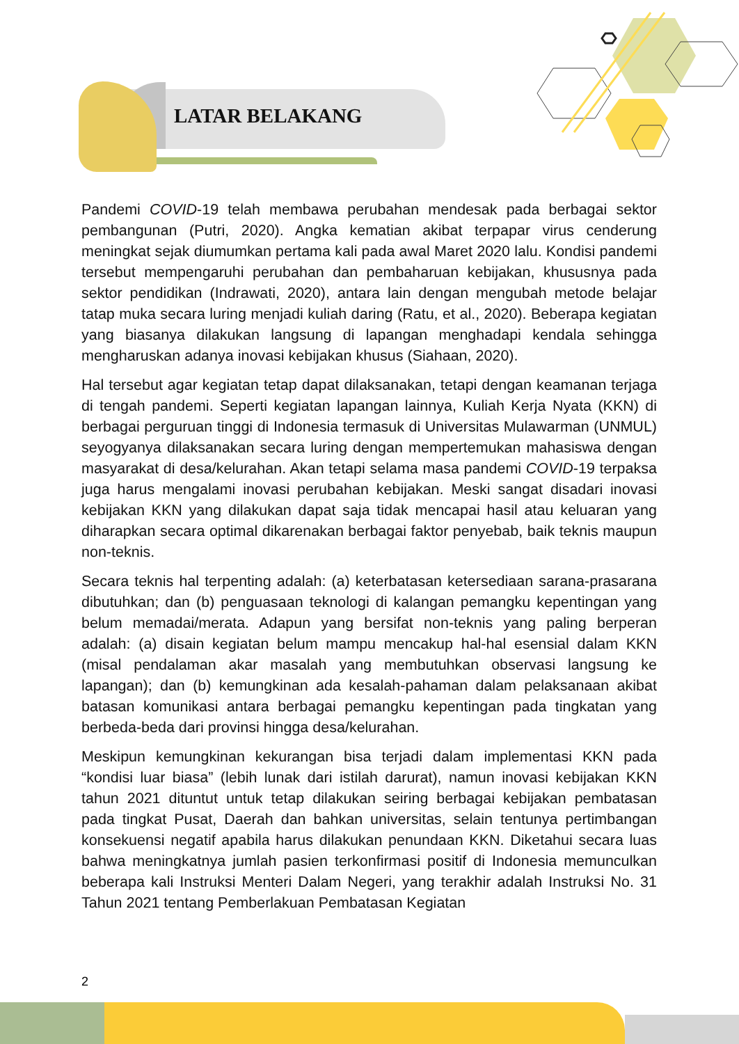LATAR BELAKANG
Pandemi COVID-19 telah membawa perubahan mendesak pada berbagai sektor pembangunan (Putri, 2020). Angka kematian akibat terpapar virus cenderung meningkat sejak diumumkan pertama kali pada awal Maret 2020 lalu. Kondisi pandemi tersebut mempengaruhi perubahan dan pembaharuan kebijakan, khususnya pada sektor pendidikan (Indrawati, 2020), antara lain dengan mengubah metode belajar tatap muka secara luring menjadi kuliah daring (Ratu, et al., 2020). Beberapa kegiatan yang biasanya dilakukan langsung di lapangan menghadapi kendala sehingga mengharuskan adanya inovasi kebijakan khusus (Siahaan, 2020).
Hal tersebut agar kegiatan tetap dapat dilaksanakan, tetapi dengan keamanan terjaga di tengah pandemi. Seperti kegiatan lapangan lainnya, Kuliah Kerja Nyata (KKN) di berbagai perguruan tinggi di Indonesia termasuk di Universitas Mulawarman (UNMUL) seyogyanya dilaksanakan secara luring dengan mempertemukan mahasiswa dengan masyarakat di desa/kelurahan. Akan tetapi selama masa pandemi COVID-19 terpaksa juga harus mengalami inovasi perubahan kebijakan. Meski sangat disadari inovasi kebijakan KKN yang dilakukan dapat saja tidak mencapai hasil atau keluaran yang diharapkan secara optimal dikarenakan berbagai faktor penyebab, baik teknis maupun non-teknis.
Secara teknis hal terpenting adalah: (a) keterbatasan ketersediaan sarana-prasarana dibutuhkan; dan (b) penguasaan teknologi di kalangan pemangku kepentingan yang belum memadai/merata. Adapun yang bersifat non-teknis yang paling berperan adalah: (a) disain kegiatan belum mampu mencakup hal-hal esensial dalam KKN (misal pendalaman akar masalah yang membutuhkan observasi langsung ke lapangan); dan (b) kemungkinan ada kesalah-pahaman dalam pelaksanaan akibat batasan komunikasi antara berbagai pemangku kepentingan pada tingkatan yang berbeda-beda dari provinsi hingga desa/kelurahan.
Meskipun kemungkinan kekurangan bisa terjadi dalam implementasi KKN pada “kondisi luar biasa” (lebih lunak dari istilah darurat), namun inovasi kebijakan KKN tahun 2021 dituntut untuk tetap dilakukan seiring berbagai kebijakan pembatasan pada tingkat Pusat, Daerah dan bahkan universitas, selain tentunya pertimbangan konsekuensi negatif apabila harus dilakukan penundaan KKN. Diketahui secara luas bahwa meningkatnya jumlah pasien terkonfirmasi positif di Indonesia memunculkan beberapa kali Instruksi Menteri Dalam Negeri, yang terakhir adalah Instruksi No. 31 Tahun 2021 tentang Pemberlakuan Pembatasan Kegiatan
2